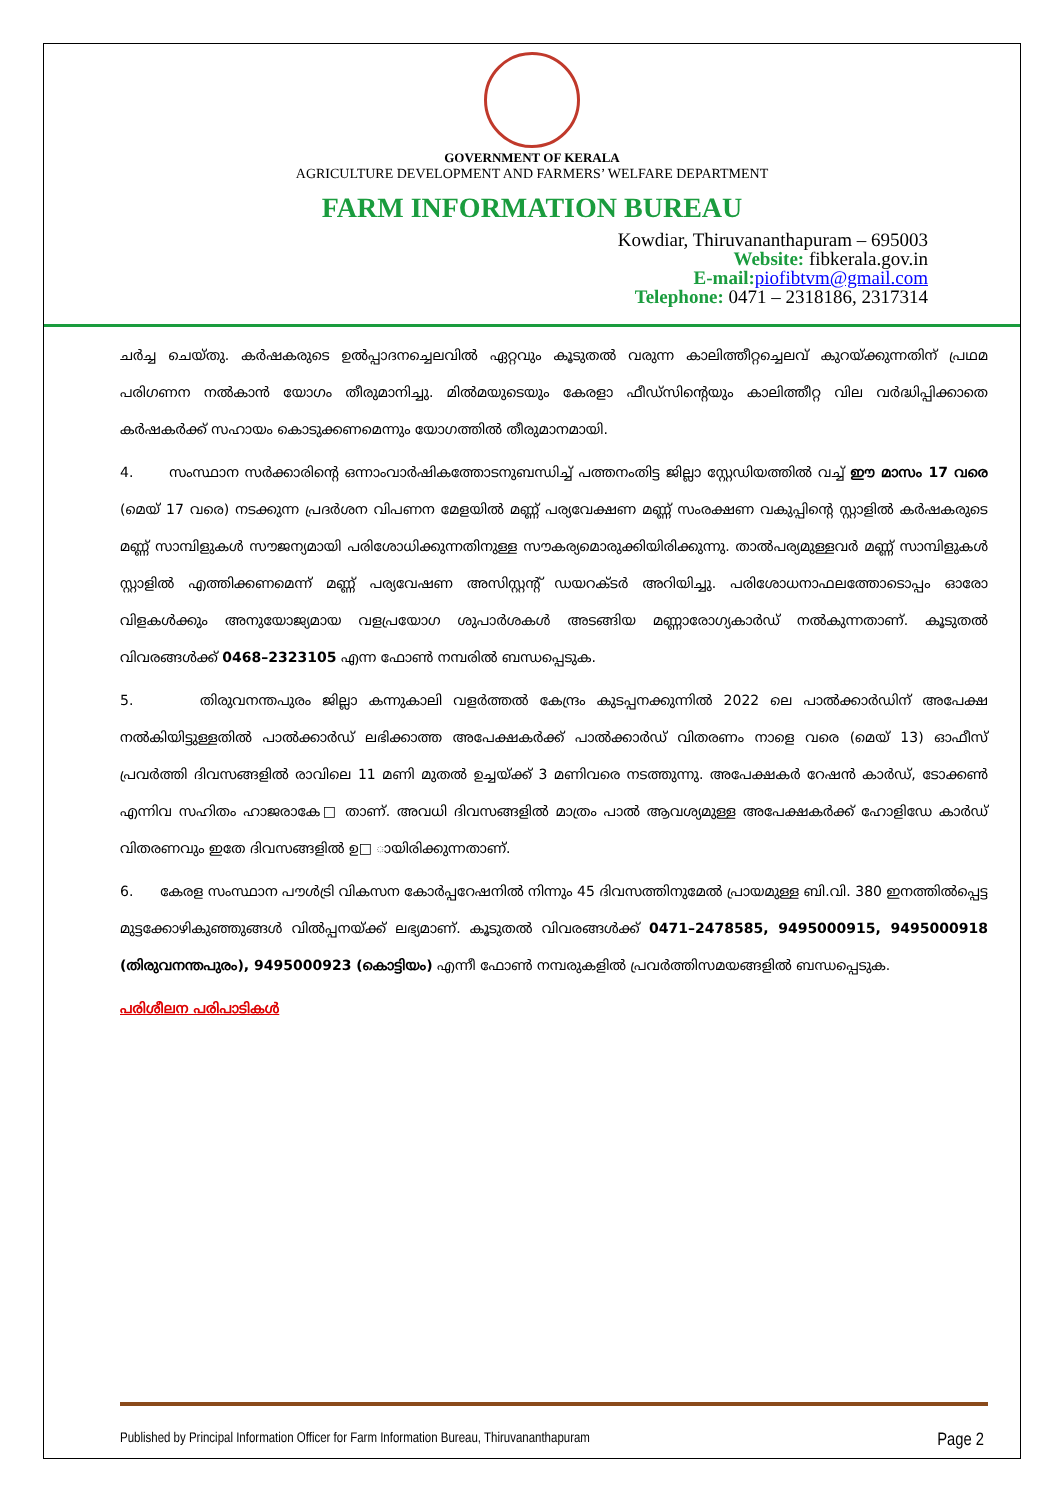GOVERNMENT OF KERALA
AGRICULTURE DEVELOPMENT AND FARMERS’ WELFARE DEPARTMENT
FARM INFORMATION BUREAU
Kowdiar, Thiruvananthapuram – 695003
Website: fibkerala.gov.in
E-mail: piofibtvm@gmail.com
Telephone: 0471 – 2318186, 2317314
ചർച്ച ചെയ്തു. കർഷകരുടെ ഉൽപ്പാദനച്ചെലവിൽ ഏറ്റവും കൂടുതൽ വരുന്ന കാലിത്തീറ്റച്ചെലവ് കുറയ്ക്കുന്നതിന് പ്രഥമ പരിഗണന നൽകാൻ യോഗം തീരുമാനിച്ചു. മിൽമയുടെയും കേരളാ ഫീഡ്സിന്റെയും കാലിത്തീറ്റ വില വർദ്ധിപ്പിക്കാതെ കർഷകർക്ക് സഹായം കൊടുക്കണമെന്നും യോഗത്തിൽ തീരുമാനമായി.
4. സംസ്ഥാന സർക്കാരിന്റെ ഒന്നാംവാർഷികത്തോടനുബന്ധിച്ച് പത്തനംതിട്ട ജില്ലാ സ്റ്റേഡിയത്തിൽ വച്ച് ഈ മാസം 17 വരെ (മെയ് 17 വരെ) നടക്കുന്ന പ്രദർശന വിപണന മേളയിൽ മണ്ണ് പര്യവേക്ഷണ മണ്ണ് സംരക്ഷണ വകുപ്പിന്റെ സ്റ്റാളിൽ കർഷകരുടെ മണ്ണ് സാമ്പിളുകൾ സൗജന്യമായി പരിശോധിക്കുന്നതിനുള്ള സൗകര്യമൊരുക്കിയിരിക്കുന്നു. താൽപര്യമുള്ളവർ മണ്ണ് സാമ്പിളുകൾ സ്റ്റാളിൽ എത്തിക്കണമെന്ന് മണ്ണ് പര്യവേഷണ അസിസ്റ്റന്റ് ഡയറക്ടർ അറിയിച്ചു. പരിശോധനാഫലത്തോടൊപ്പം ഓരോ വിളകൾക്കും അനുയോജ്യമായ വളപ്രയോഗ ശുപാർശകൾ അടങ്ങിയ മണ്ണാരോഗ്യകാർഡ് നൽകുന്നതാണ്. കൂടുതൽ വിവരങ്ങൾക്ക് 0468–2323105 എന്ന ഫോൺ നമ്പരിൽ ബന്ധപ്പെടുക.
5. തിരുവനന്തപുരം ജില്ലാ കന്നുകാലി വളർത്തൽ കേന്ദ്രം കുടപ്പനക്കുന്നിൽ 2022 ലെ പാൽക്കാർഡിന് അപേക്ഷ നൽകിയിട്ടുള്ളതിൽ പാൽക്കാർഡ് ലഭിക്കാത്ത അപേക്ഷകർക്ക് പാൽക്കാർഡ് വിതരണം നാളെ വരെ (മെയ് 13) ഓഫീസ് പ്രവർത്തി ദിവസങ്ങളിൽ രാവിലെ 11 മണി മുതൽ ഉച്ചയ്ക്ക് 3 മണിവരെ നടത്തുന്നു. അപേക്ഷകർ റേഷൻ കാർഡ്, ടോക്കൺ എന്നിവ സഹിതം ഹാജരാകേ□ താണ്. അവധി ദിവസങ്ങളിൽ മാത്രം പാൽ ആവശ്യമുള്ള അപേക്ഷകർക്ക് ഹോളിഡേ കാർഡ് വിതരണവും ഇതേ ദിവസങ്ങളിൽ ഉ□ ായിരിക്കുന്നതാണ്.
6. കേരള സംസ്ഥാന പൗൾട്രി വികസന കോർപ്പറേഷനിൽ നിന്നും 45 ദിവസത്തിനുമേൽ പ്രായമുള്ള ബി.വി. 380 ഇനത്തിൽപ്പെട്ട മുട്ടക്കോഴികുഞ്ഞുങ്ങൾ വിൽപ്പനയ്ക്ക് ലഭ്യമാണ്. കൂടുതൽ വിവരങ്ങൾക്ക് 0471–2478585, 9495000915, 9495000918 (തിരുവനന്തപുരം), 9495000923 (കൊട്ടിയം) എന്നീ ഫോൺ നമ്പരുകളിൽ പ്രവർത്തിസമയങ്ങളിൽ ബന്ധപ്പെടുക.
പരിശീലന പരിപാടികൾ
Published by Principal Information Officer for Farm Information Bureau, Thiruvananthapuram Page 2